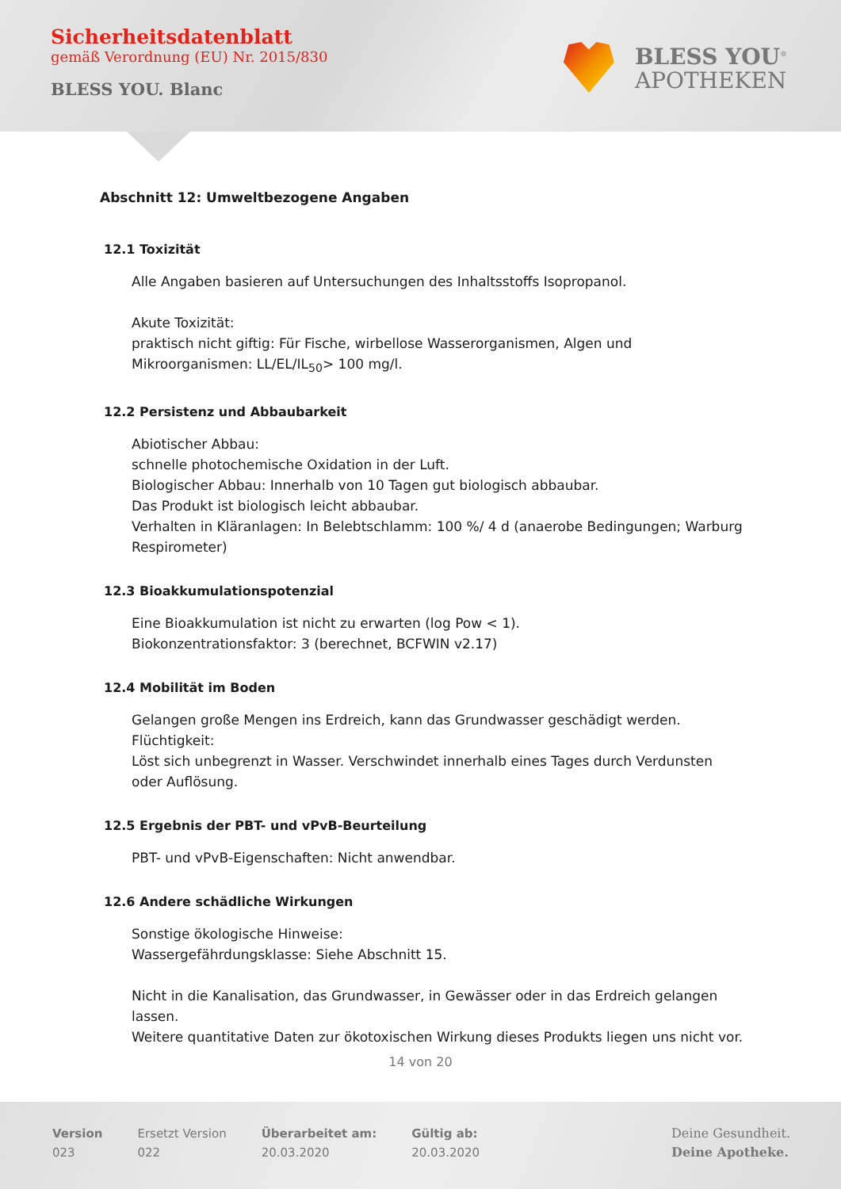Sicherheitsdatenblatt
gemäß Verordnung (EU) Nr. 2015/830
BLESS YOU. Blanc
BLESS YOU<sup>®</sup>
APOTHEKEN
Abschnitt 12: Umweltbezogene Angaben
12.1 Toxizität
Alle Angaben basieren auf Untersuchungen des Inhaltsstoffs Isopropanol.
Akute Toxizität:
praktisch nicht giftig: Für Fische, wirbellose Wasserorganismen, Algen und Mikroorganismen: LL/EL/IL<sub>50</sub>> 100 mg/l.
12.2 Persistenz und Abbaubarkeit
Abiotischer Abbau:
schnelle photochemische Oxidation in der Luft.
Biologischer Abbau: Innerhalb von 10 Tagen gut biologisch abbaubar.
Das Produkt ist biologisch leicht abbaubar.
Verhalten in Kläranlagen: In Belebtschlamm: 100 %/ 4 d (anaerobe Bedingungen; Warburg Respirometer)
12.3 Bioakkumulationspotenzial
Eine Bioakkumulation ist nicht zu erwarten (log Pow < 1).
Biokonzentrationsfaktor: 3 (berechnet, BCFWIN v2.17)
12.4 Mobilität im Boden
Gelangen große Mengen ins Erdreich, kann das Grundwasser geschädigt werden.
Flüchtigkeit:
Löst sich unbegrenzt in Wasser. Verschwindet innerhalb eines Tages durch Verdunsten oder Auflösung.
12.5 Ergebnis der PBT- und vPvB-Beurteilung
PBT- und vPvB-Eigenschaften: Nicht anwendbar.
12.6 Andere schädliche Wirkungen
Sonstige ökologische Hinweise:
Wassergefährdungsklasse: Siehe Abschnitt 15.
Nicht in die Kanalisation, das Grundwasser, in Gewässer oder in das Erdreich gelangen lassen.
Weitere quantitative Daten zur ökotoxischen Wirkung dieses Produkts liegen uns nicht vor.
14 von 20
Version
023
Ersetzt Version
022
Überarbeitet am:
20.03.2020
Gültig ab:
20.03.2020
Deine Gesundheit.
Deine Apotheke.